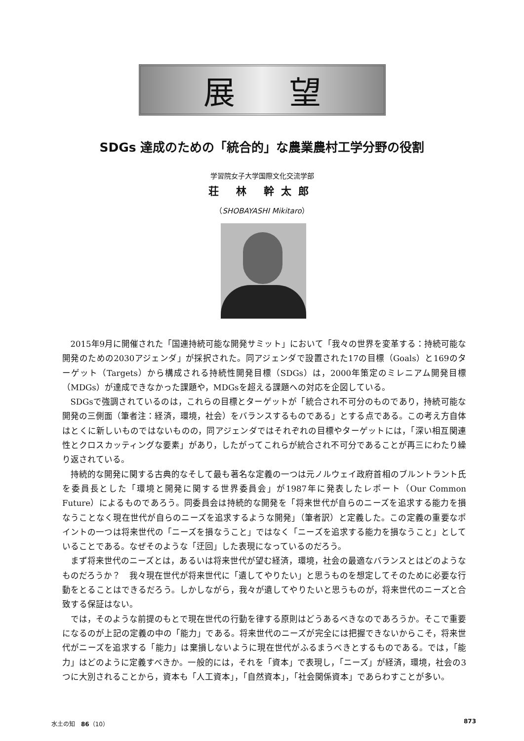展望
SDGs 達成のための「統合的」な農業農村工学分野の役割
学習院女子大学国際文化交流学部
荘 林 幹太郎
（SHOBAYASHI Mikitaro）
2015年9月に開催された「国連持続可能な開発サミット」において「我々の世界を変革する：持続可能な開発のための2030アジェンダ」が採択された。同アジェンダで設置された17の目標（Goals）と169のターゲット（Targets）から構成される持続性開発目標（SDGs）は，2000年策定のミレニアム開発目標（MDGs）が達成できなかった課題や，MDGsを超える課題への対応を企図している。
SDGsで強調されているのは，これらの目標とターゲットが「統合され不可分のものであり，持続可能な開発の三側面（筆者注：経済，環境，社会）をバランスするものである」とする点である。この考え方自体はとくに新しいものではないものの，同アジェンダではそれぞれの目標やターゲットには，「深い相互関連性とクロスカッティングな要素」があり，したがってこれらが統合され不可分であることが再三にわたり繰り返されている。
持続的な開発に関する古典的なそして最も著名な定義の一つは元ノルウェイ政府首相のブルントラント氏を委員長とした「環境と開発に関する世界委員会」が1987年に発表したレポート（Our Common Future）によるものであろう。同委員会は持続的な開発を「将来世代が自らのニーズを追求する能力を損なうことなく現在世代が自らのニーズを追求するような開発」（筆者訳）と定義した。この定義の重要なポイントの一つは将来世代の「ニーズを損なうこと」ではなく「ニーズを追求する能力を損なうこと」としていることである。なぜそのような「迂回」した表現になっているのだろう。
まず将来世代のニーズとは，あるいは将来世代が望む経済，環境，社会の最適なバランスとはどのようなものだろうか？　我々現在世代が将来世代に「遺してやりたい」と思うものを想定してそのために必要な行動をとることはできるだろう。しかしながら，我々が遺してやりたいと思うものが，将来世代のニーズと合致する保証はない。
では，そのような前提のもとで現在世代の行動を律する原則はどうあるべきなのであろうか。そこで重要になるのが上記の定義の中の「能力」である。将来世代のニーズが完全には把握できないからこそ，将来世代がニーズを追求する「能力」は棄損しないように現在世代がふるまうべきとするものである。では，「能力」はどのように定義すべきか。一般的には，それを「資本」で表現し，「ニーズ」が経済，環境，社会の3つに大別されることから，資本も「人工資本」，「自然資本」，「社会関係資本」であらわすことが多い。
水土の知　86（10） 873